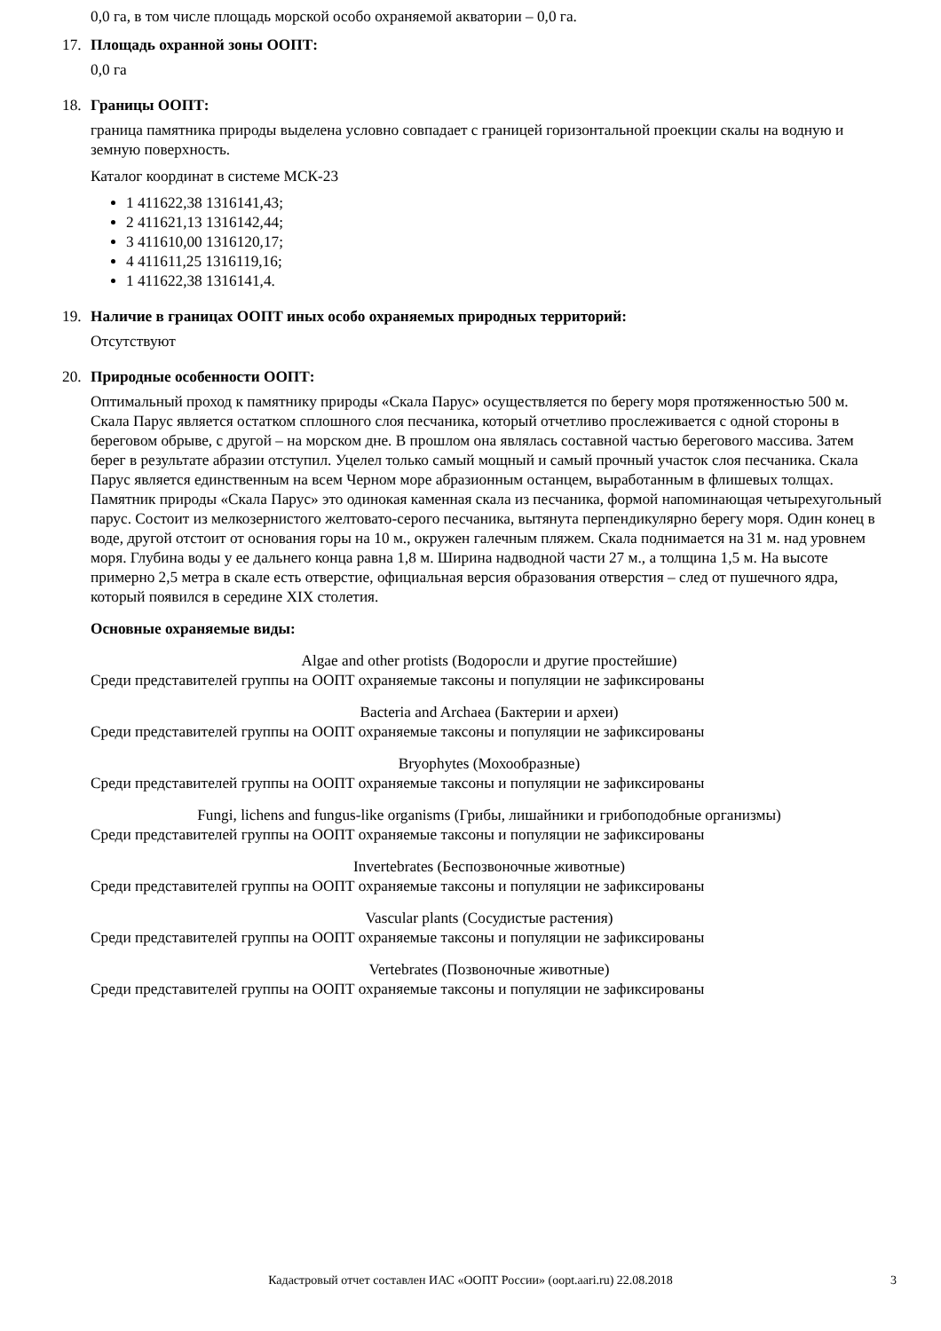0,0 га, в том числе площадь морской особо охраняемой акватории – 0,0 га.
17. Площадь охранной зоны ООПТ:
0,0 га
18. Границы ООПТ:
граница памятника природы выделена условно совпадает с границей горизонтальной проекции скалы на водную и земную поверхность.
Каталог координат в системе МСК-23
1 411622,38 1316141,43;
2 411621,13 1316142,44;
3 411610,00 1316120,17;
4 411611,25 1316119,16;
1 411622,38 1316141,4.
19. Наличие в границах ООПТ иных особо охраняемых природных территорий:
Отсутствуют
20. Природные особенности ООПТ:
Оптимальный проход к памятнику природы «Скала Парус» осуществляется по берегу моря протяженностью 500 м. Скала Парус является остатком сплошного слоя песчаника, который отчетливо прослеживается с одной стороны в береговом обрыве, с другой – на морском дне. В прошлом она являлась составной частью берегового массива. Затем берег в результате абразии отступил. Уцелел только самый мощный и самый прочный участок слоя песчаника. Скала Парус является единственным на всем Черном море абразионным останцем, выработанным в флишевых толщах. Памятник природы «Скала Парус» это одинокая каменная скала из песчаника, формой напоминающая четырехугольный парус. Состоит из мелкозернистого желтовато-серого песчаника, вытянута перпендикулярно берегу моря. Один конец в воде, другой отстоит от основания горы на 10 м., окружен галечным пляжем. Скала поднимается на 31 м. над уровнем моря. Глубина воды у ее дальнего конца равна 1,8 м. Ширина надводной части 27 м., а толщина 1,5 м. На высоте примерно 2,5 метра в скале есть отверстие, официальная версия образования отверстия – след от пушечного ядра, который появился в середине XIX столетия.
Основные охраняемые виды:
Algae and other protists (Водоросли и другие простейшие)
Среди представителей группы на ООПТ охраняемые таксоны и популяции не зафиксированы
Bacteria and Archaea (Бактерии и археи)
Среди представителей группы на ООПТ охраняемые таксоны и популяции не зафиксированы
Bryophytes (Мохообразные)
Среди представителей группы на ООПТ охраняемые таксоны и популяции не зафиксированы
Fungi, lichens and fungus-like organisms (Грибы, лишайники и грибоподобные организмы)
Среди представителей группы на ООПТ охраняемые таксоны и популяции не зафиксированы
Invertebrates (Беспозвоночные животные)
Среди представителей группы на ООПТ охраняемые таксоны и популяции не зафиксированы
Vascular plants (Сосудистые растения)
Среди представителей группы на ООПТ охраняемые таксоны и популяции не зафиксированы
Vertebrates (Позвоночные животные)
Среди представителей группы на ООПТ охраняемые таксоны и популяции не зафиксированы
Кадастровый отчет составлен ИАС «ООПТ России» (oopt.aari.ru) 22.08.2018
3